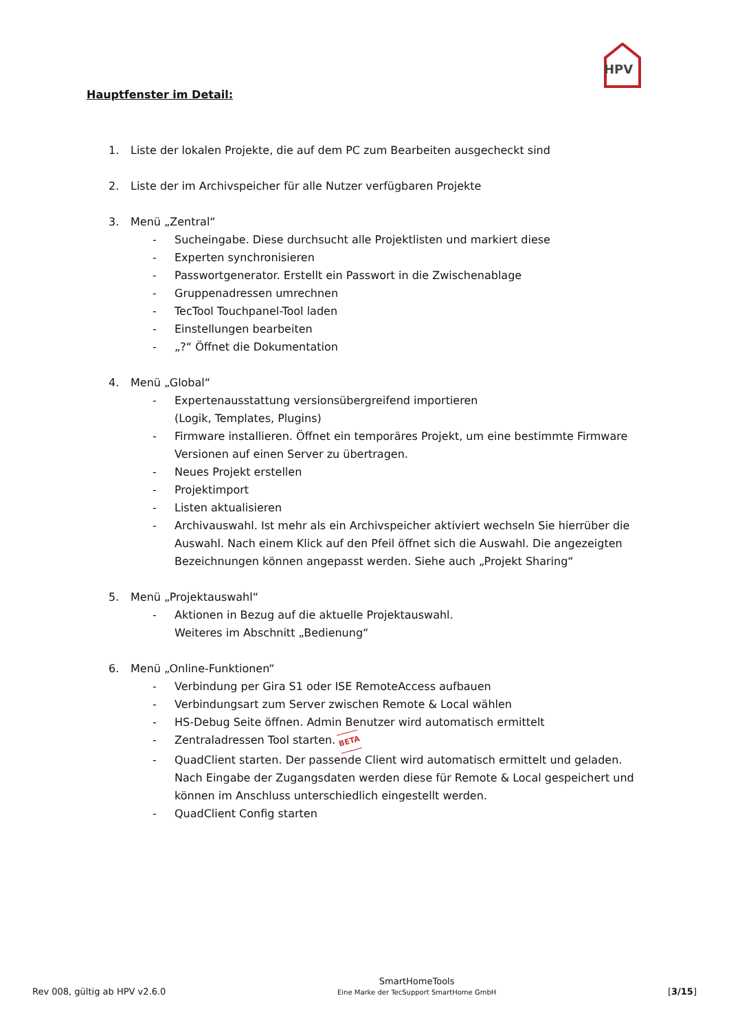HPV
Hauptfenster im Detail:
1. Liste der lokalen Projekte, die auf dem PC zum Bearbeiten ausgecheckt sind
2. Liste der im Archivspeicher für alle Nutzer verfügbaren Projekte
3. Menü „Zentral“
- Sucheingabe. Diese durchsucht alle Projektlisten und markiert diese
- Experten synchronisieren
- Passwortgenerator. Erstellt ein Passwort in die Zwischenablage
- Gruppenadressen umrechnen
- TecTool Touchpanel-Tool laden
- Einstellungen bearbeiten
- „?“ Öffnet die Dokumentation
4. Menü „Global“
- Expertenausstattung versionsübergreifend importieren
(Logik, Templates, Plugins)
- Firmware installieren. Öffnet ein temporäres Projekt, um eine bestimmte Firmware Versionen auf einen Server zu übertragen.
- Neues Projekt erstellen
- Projektimport
- Listen aktualisieren
- Archivauswahl. Ist mehr als ein Archivspeicher aktiviert wechseln Sie hierrüber die Auswahl. Nach einem Klick auf den Pfeil öffnet sich die Auswahl. Die angezeigten Bezeichnungen können angepasst werden. Siehe auch „Projekt Sharing“
5. Menü „Projektauswahl“
- Aktionen in Bezug auf die aktuelle Projektauswahl.
Weiteres im Abschnitt „Bedienung“
6. Menü „Online-Funktionen“
- Verbindung per Gira S1 oder ISE RemoteAccess aufbauen
- Verbindungsart zum Server zwischen Remote & Local wählen
- HS-Debug Seite öffnen. Admin Benutzer wird automatisch ermittelt
- Zentraladressen Tool starten. BETA
- QuadClient starten. Der passende Client wird automatisch ermittelt und geladen. Nach Eingabe der Zugangsdaten werden diese für Remote & Local gespeichert und können im Anschluss unterschiedlich eingestellt werden.
- QuadClient Config starten
Rev 008, gültig ab HPV v2.6.0
SmartHomeTools
Eine Marke der TecSupport SmartHome GmbH
[3/15]